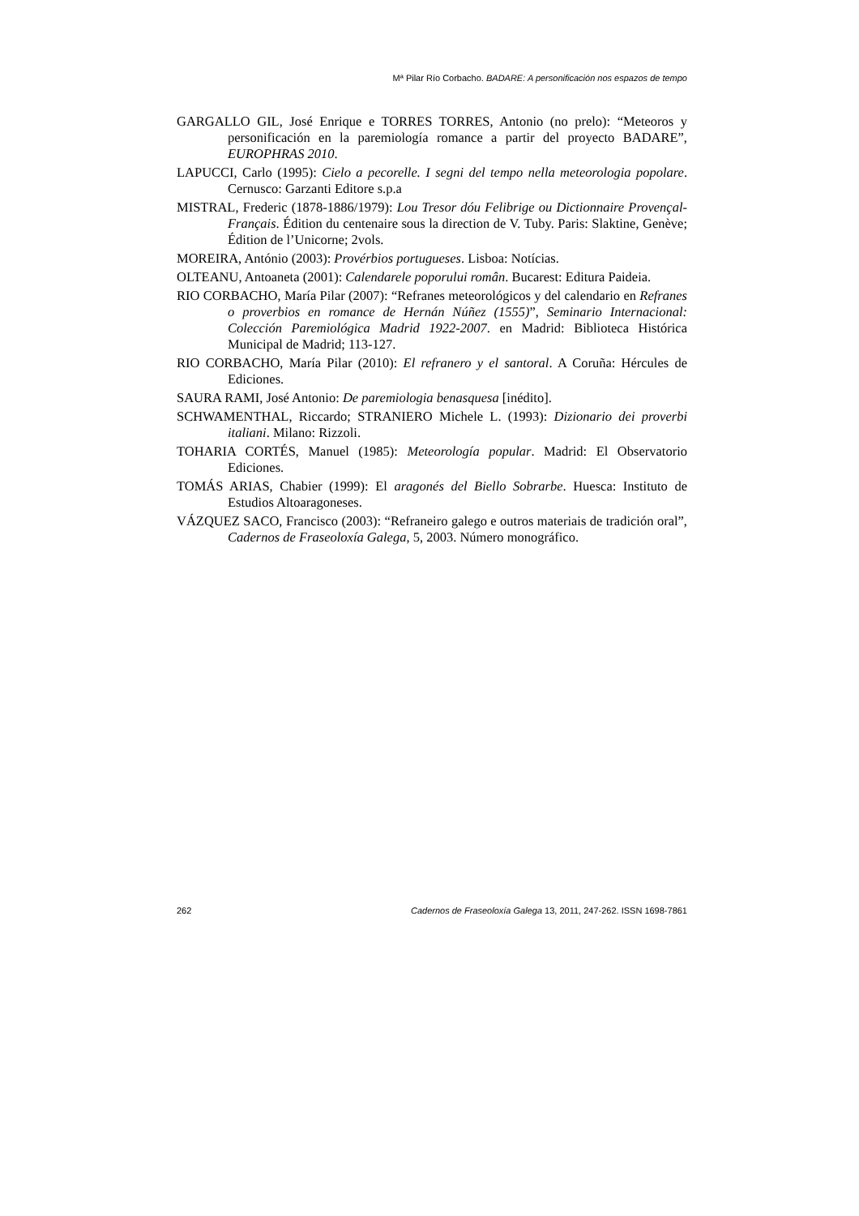Mª Pilar Río Corbacho. BADARE: A personificación nos espazos de tempo
GARGALLO GIL, José Enrique e TORRES TORRES, Antonio (no prelo): “Meteoros y personificación en la paremiología romance a partir del proyecto BADARE”, EUROPHRAS 2010.
LAPUCCI, Carlo (1995): Cielo a pecorelle. I segni del tempo nella meteorologia popolare. Cernusco: Garzanti Editore s.p.a
MISTRAL, Frederic (1878-1886/1979): Lou Tresor dóu Felibrige ou Dictionnaire Provençal-Français. Édition du centenaire sous la direction de V. Tuby. Paris: Slaktine, Genève; Édition de l’Unicorne; 2vols.
MOREIRA, António (2003): Provérbios portugueses. Lisboa: Notícias.
OLTEANU, Antoaneta (2001): Calendarele poporului român. Bucarest: Editura Paideia.
RIO CORBACHO, María Pilar (2007): “Refranes meteorológicos y del calendario en Refranes o proverbios en romance de Hernán Núñez (1555)”, Seminario Internacional: Colección Paremiológica Madrid 1922-2007. en Madrid: Biblioteca Histórica Municipal de Madrid; 113-127.
RIO CORBACHO, María Pilar (2010): El refranero y el santoral. A Coruña: Hércules de Ediciones.
SAURA RAMI, José Antonio: De paremiologia benasquesa [inédito].
SCHWAMENTHAL, Riccardo; STRANIERO Michele L. (1993): Dizionario dei proverbi italiani. Milano: Rizzoli.
TOHARIA CORTÉS, Manuel (1985): Meteorología popular. Madrid: El Observatorio Ediciones.
TOMÁS ARIAS, Chabier (1999): El aragonés del Biello Sobrarbe. Huesca: Instituto de Estudios Altoaragoneses.
VÁZQUEZ SACO, Francisco (2003): “Refraneiro galego e outros materiais de tradición oral”, Cadernos de Fraseoloxía Galega, 5, 2003. Número monográfico.
262 Cadernos de Fraseoloxía Galega 13, 2011, 247-262. ISSN 1698-7861